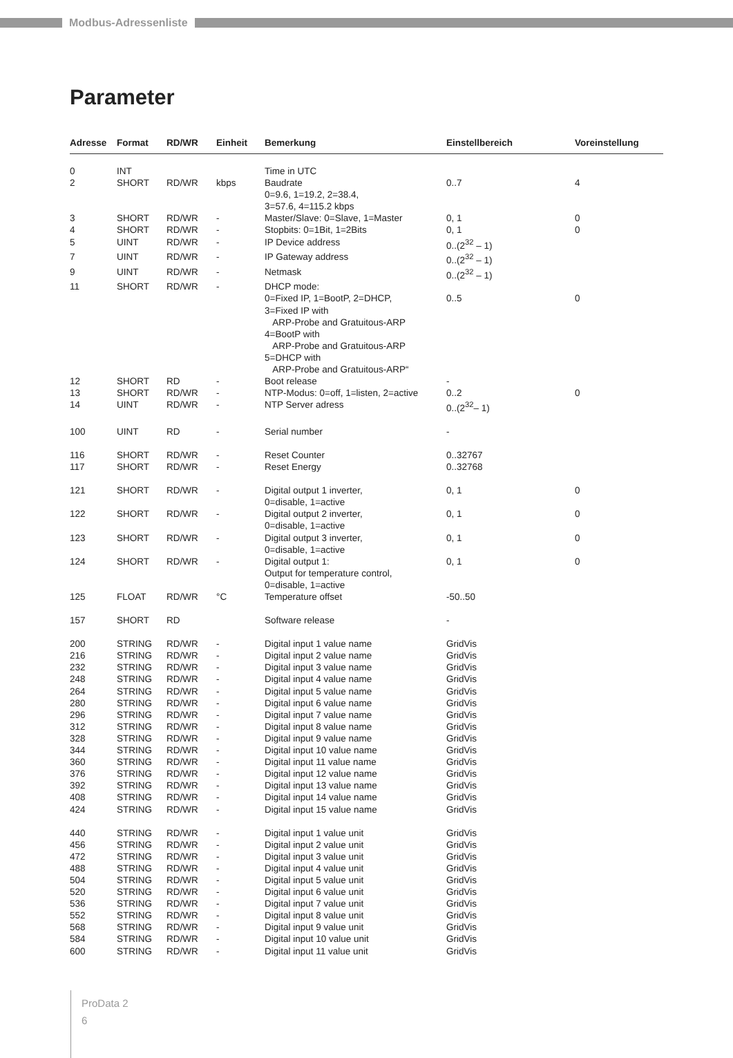Modbus-Adressenliste
Parameter
| Adresse | Format | RD/WR | Einheit | Bemerkung | Einstellbereich | Voreinstellung |
| --- | --- | --- | --- | --- | --- | --- |
| 0 | INT | | | Time in UTC | | |
| 2 | SHORT | RD/WR | kbps | Baudrate 0=9.6, 1=19.2, 2=38.4, 3=57.6, 4=115.2 kbps | 0..7 | 4 |
| 3 | SHORT | RD/WR | - | Master/Slave: 0=Slave, 1=Master | 0, 1 | 0 |
| 4 | SHORT | RD/WR | - | Stopbits: 0=1Bit, 1=2Bits | 0, 1 | 0 |
| 5 | UINT | RD/WR | - | IP Device address | 0..(2<sup>32</sup> – 1) | |
| 7 | UINT | RD/WR | - | IP Gateway address | 0..(2<sup>32</sup> – 1) | |
| 9 | UINT | RD/WR | - | Netmask | 0..(2<sup>32</sup> – 1) | |
| 11 | SHORT | RD/WR | - | DHCP mode: 0=Fixed IP, 1=BootP, 2=DHCP, 3=Fixed IP with ARP-Probe and Gratuitous-ARP 4=BootP with ARP-Probe and Gratuitous-ARP 5=DHCP with ARP-Probe and Gratuitous-ARP“ | 0..5 | 0 |
| 12 | SHORT | RD | - | Boot release | - | |
| 13 | SHORT | RD/WR | - | NTP-Modus: 0=off, 1=listen, 2=active | 0..2 | 0 |
| 14 | UINT | RD/WR | - | NTP Server adress | 0..(2<sup>32</sup>– 1) | |
| 100 | UINT | RD | - | Serial number | - | |
| 116 | SHORT | RD/WR | - | Reset Counter | 0..32767 | |
| 117 | SHORT | RD/WR | - | Reset Energy | 0..32768 | |
| 121 | SHORT | RD/WR | - | Digital output 1 inverter, 0=disable, 1=active | 0, 1 | 0 |
| 122 | SHORT | RD/WR | - | Digital output 2 inverter, 0=disable, 1=active | 0, 1 | 0 |
| 123 | SHORT | RD/WR | - | Digital output 3 inverter, 0=disable, 1=active | 0, 1 | 0 |
| 124 | SHORT | RD/WR | - | Digital output 1: Output for temperature control, 0=disable, 1=active | 0, 1 | 0 |
| 125 | FLOAT | RD/WR | °C | Temperature offset | -50..50 | |
| 157 | SHORT | RD | | Software release | - | |
| 200 | STRING | RD/WR | - | Digital input 1 value name | GridVis | |
| 216 | STRING | RD/WR | - | Digital input 2 value name | GridVis | |
| 232 | STRING | RD/WR | - | Digital input 3 value name | GridVis | |
| 248 | STRING | RD/WR | - | Digital input 4 value name | GridVis | |
| 264 | STRING | RD/WR | - | Digital input 5 value name | GridVis | |
| 280 | STRING | RD/WR | - | Digital input 6 value name | GridVis | |
| 296 | STRING | RD/WR | - | Digital input 7 value name | GridVis | |
| 312 | STRING | RD/WR | - | Digital input 8 value name | GridVis | |
| 328 | STRING | RD/WR | - | Digital input 9 value name | GridVis | |
| 344 | STRING | RD/WR | - | Digital input 10 value name | GridVis | |
| 360 | STRING | RD/WR | - | Digital input 11 value name | GridVis | |
| 376 | STRING | RD/WR | - | Digital input 12 value name | GridVis | |
| 392 | STRING | RD/WR | - | Digital input 13 value name | GridVis | |
| 408 | STRING | RD/WR | - | Digital input 14 value name | GridVis | |
| 424 | STRING | RD/WR | - | Digital input 15 value name | GridVis | |
| 440 | STRING | RD/WR | - | Digital input 1 value unit | GridVis | |
| 456 | STRING | RD/WR | - | Digital input 2 value unit | GridVis | |
| 472 | STRING | RD/WR | - | Digital input 3 value unit | GridVis | |
| 488 | STRING | RD/WR | - | Digital input 4 value unit | GridVis | |
| 504 | STRING | RD/WR | - | Digital input 5 value unit | GridVis | |
| 520 | STRING | RD/WR | - | Digital input 6 value unit | GridVis | |
| 536 | STRING | RD/WR | - | Digital input 7 value unit | GridVis | |
| 552 | STRING | RD/WR | - | Digital input 8 value unit | GridVis | |
| 568 | STRING | RD/WR | - | Digital input 9 value unit | GridVis | |
| 584 | STRING | RD/WR | - | Digital input 10 value unit | GridVis | |
| 600 | STRING | RD/WR | - | Digital input 11 value unit | GridVis | |
ProData 2
6